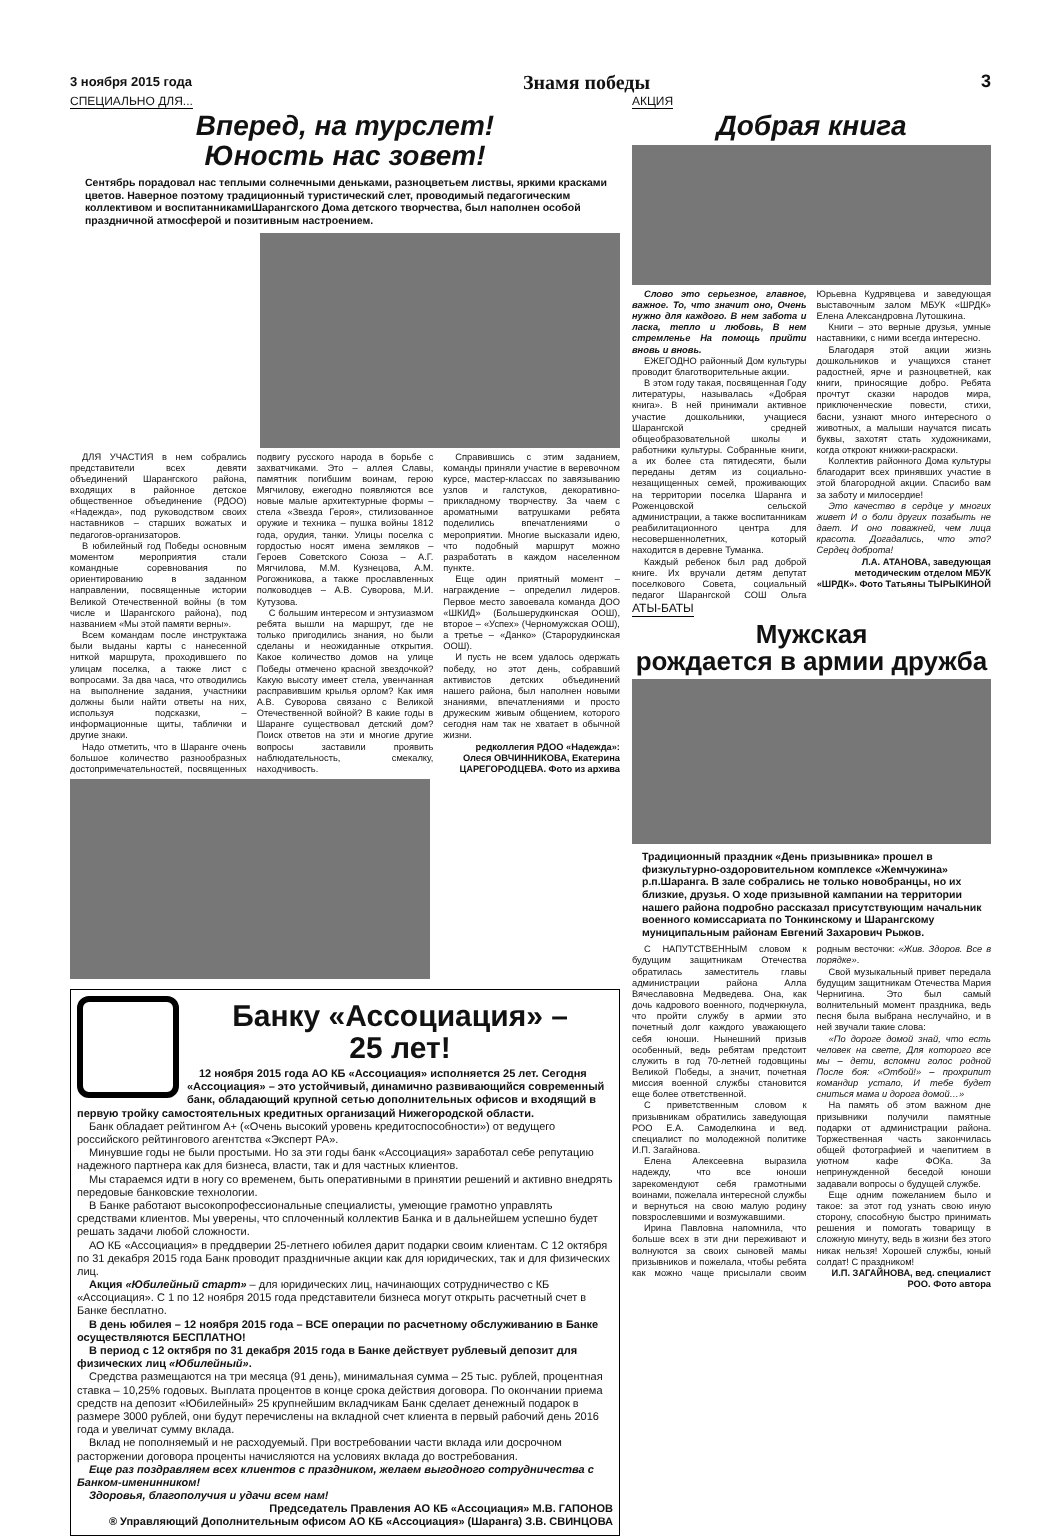3 ноября 2015 года Знамя победы 3
СПЕЦИАЛЬНО ДЛЯ...
Вперед, на турслет!
Юность нас зовет!
Сентябрь порадовал нас теплыми солнечными деньками, разноцветьем листвы, яркими красками цветов. Наверное поэтому традиционный туристический слет, проводимый педагогическим коллективом и воспитанникамиШарангского Дома детского творчества, был наполнен особой праздничной атмосферой и позитивным настроением.
ДЛЯ УЧАСТИЯ в нем собрались представители всех девяти объединений Шарангского района, входящих в районное детское общественное объединение (РДОО) «Надежда», под руководством своих наставников – старших вожатых и педагогов-организаторов.
В юбилейный год Победы основным моментом мероприятия стали командные соревнования по ориентированию в заданном направлении, посвященные истории Великой Отечественной войны (в том числе и Шарангского района), под названием «Мы этой памяти верны».
Всем командам после инструктажа были выданы карты с нанесенной ниткой маршрута, проходившего по улицам поселка, а также лист с вопросами. За два часа, что отводились на выполнение задания, участники должны были найти ответы на них, используя подсказки, – информационные щиты, таблички и другие знаки.
Надо отметить, что в Шаранге очень большое количество разнообразных достопримечательностей, посвященных подвигу русского народа в борьбе с захватчиками. Это – аллея Славы, памятник погибшим воинам, герою Мягчилову, ежегодно появляются все новые малые архитектурные формы – стела «Звезда Героя», стилизованное оружие и техника – пушка войны 1812 года, орудия, танки. Улицы поселка с гордостью носят имена земляков – Героев Советского Союза – А.Г. Мягчилова, М.М. Кузнецова, А.М. Рогожникова, а также прославленных полководцев – А.В. Суворова, М.И. Кутузова.
С большим интересом и энтузиазмом ребята вышли на маршрут, где не только пригодились знания, но были сделаны и неожиданные открытия. Какое количество домов на улице Победы отмечено красной звездочкой? Какую высоту имеет стела, увенчанная расправившим крылья орлом? Как имя А.В. Суворова связано с Великой Отечественной войной? В какие годы в Шаранге существовал детский дом? Поиск ответов на эти и многие другие вопросы заставили проявить наблюдательность, смекалку, находчивость.
Справившись с этим заданием, команды приняли участие в веревочном курсе, мастер-классах по завязыванию узлов и галстуков, декоративно-прикладному творчеству. За чаем с ароматными ватрушками ребята поделились впечатлениями о мероприятии. Многие высказали идею, что подобный маршрут можно разработать в каждом населенном пункте.
Еще один приятный момент – награждение – определил лидеров. Первое место завоевала команда ДОО «ШКИД» (Большерудкинская ООШ), второе – «Успех» (Черномужская ООШ), а третье – «Данко» (Старорудкинская ООШ).
И пусть не всем удалось одержать победу, но этот день, собравший активистов детских объединений нашего района, был наполнен новыми знаниями, впечатлениями и просто дружеским живым общением, которого сегодня нам так не хватает в обычной жизни.
редколлегия РДОО «Надежда»: Олеся ОВЧИННИКОВА, Екатерина ЦАРЕГОРОДЦЕВА. Фото из архива
Банку «Ассоциация» –
25 лет!
12 ноября 2015 года АО КБ «Ассоциация» исполняется 25 лет. Сегодня «Ассоциация» – это устойчивый, динамично развивающийся современный банк, обладающий крупной сетью дополнительных офисов и входящий в первую тройку самостоятельных кредитных организаций Нижегородской области.
Банк обладает рейтингом А+ («Очень высокий уровень кредитоспособности») от ведущего российского рейтингового агентства «Эксперт РА».
Минувшие годы не были простыми. Но за эти годы банк «Ассоциация» заработал себе репутацию надежного партнера как для бизнеса, власти, так и для частных клиентов.
Мы стараемся идти в ногу со временем, быть оперативными в принятии решений и активно внедрять передовые банковские технологии.
В Банке работают высокопрофессиональные специалисты, умеющие грамотно управлять средствами клиентов. Мы уверены, что сплоченный коллектив Банка и в дальнейшем успешно будет решать задачи любой сложности.
АО КБ «Ассоциация» в преддверии 25-летнего юбилея дарит подарки своим клиентам. С 12 октября по 31 декабря 2015 года Банк проводит праздничные акции как для юридических, так и для физических лиц.
Акция «Юбилейный старт» – для юридических лиц, начинающих сотрудничество с КБ «Ассоциация». С 1 по 12 ноября 2015 года представители бизнеса могут открыть расчетный счет в Банке бесплатно.
В день юбилея – 12 ноября 2015 года – ВСЕ операции по расчетному обслуживанию в Банке осуществляются БЕСПЛАТНО!
В период с 12 октября по 31 декабря 2015 года в Банке действует рублевый депозит для физических лиц «Юбилейный».
Средства размещаются на три месяца (91 день), минимальная сумма – 25 тыс. рублей, процентная ставка – 10,25% годовых. Выплата процентов в конце срока действия договора. По окончании приема средств на депозит «Юбилейный» 25 крупнейшим вкладчикам Банк сделает денежный подарок в размере 3000 рублей, они будут перечислены на вкладной счет клиента в первый рабочий день 2016 года и увеличат сумму вклада.
Вклад не пополняемый и не расходуемый. При востребовании части вклада или досрочном расторжении договора проценты начисляются на условиях вклада до востребования.
Еще раз поздравляем всех клиентов с праздником, желаем выгодного сотрудничества с Банком-именинником!
Здоровья, благополучия и удачи всем нам!
Председатель Правления АО КБ «Ассоциация» М.В. ГАПОНОВ
® Управляющий Дополнительным офисом АО КБ «Ассоциация» (Шаранга) З.В. СВИНЦОВА
АКЦИЯ
Добрая книга
Слово это серьезное, главное, важное. То, что значит оно, Очень нужно для каждого. В нем забота и ласка, тепло и любовь, В нем стремленье На помощь прийти вновь и вновь.
ЕЖЕГОДНО районный Дом культуры проводит благотворительные акции.
В этом году такая, посвященная Году литературы, называлась «Добрая книга». В ней принимали активное участие дошкольники, учащиеся Шарангской средней общеобразовательной школы и работники культуры. Собранные книги, а их более ста пятидесяти, были переданы детям из социально-незащищенных семей, проживающих на территории поселка Шаранга и Роженцовской сельской администрации, а также воспитанникам реабилитационного центра для несовершеннолетних, который находится в деревне Туманка.
Каждый ребенок был рад доброй книге. Их вручали детям депутат поселкового Совета, социальный педагог Шарангской СОШ Ольга Юрьевна Кудрявцева и заведующая выставочным залом МБУК «ШРДК» Елена Александровна Лутошкина.
Книги – это верные друзья, умные наставники, с ними всегда интересно.
Благодаря этой акции жизнь дошкольников и учащихся станет радостней, ярче и разноцветней, как книги, приносящие добро. Ребята прочтут сказки народов мира, приключенческие повести, стихи, басни, узнают много интересного о животных, а малыши научатся писать буквы, захотят стать художниками, когда откроют книжки-раскраски.
Коллектив районного Дома культуры благодарит всех принявших участие в этой благородной акции. Спасибо вам за заботу и милосердие!
Это качество в сердце у многих живет И о боли других позабыть не дает. И оно поважней, чем лица красота. Догадались, что это? Сердец доброта!
Л.А. АТАНОВА, заведующая методическим отделом МБУК «ШРДК». Фото Татьяны ТЫРЫКИНОЙ
АТЫ-БАТЫ
Мужская
рождается в армии дружба
Традиционный праздник «День призывника» прошел в физкультурно-оздоровительном комплексе «Жемчужина» р.п.Шаранга. В зале собрались не только новобранцы, но их близкие, друзья. О ходе призывной кампании на территории нашего района подробно рассказал присутствующим начальник военного комиссариата по Тонкинскому и Шарангскому муниципальным районам Евгений Захарович Рыжов.
С НАПУТСТВЕННЫМ словом к будущим защитникам Отечества обратилась заместитель главы администрации района Алла Вячеславовна Медведева. Она, как дочь кадрового военного, подчеркнула, что пройти службу в армии это почетный долг каждого уважающего себя юноши. Нынешний призыв особенный, ведь ребятам предстоит служить в год 70-летней годовщины Великой Победы, а значит, почетная миссия военной службы становится еще более ответственной.
С приветственным словом к призывникам обратились заведующая РОО Е.А. Самоделкина и вед. специалист по молодежной политике И.П. Загайнова.
Елена Алексеевна выразила надежду, что все юноши зарекомендуют себя грамотными воинами, пожелала интересной службы и вернуться на свою малую родину повзрослевшими и возмужавшими.
Ирина Павловна напомнила, что больше всех в эти дни переживают и волнуются за своих сыновей мамы призывников и пожелала, чтобы ребята как можно чаще присылали своим родным весточки: «Жив. Здоров. Все в порядке».
Свой музыкальный привет передала будущим защитникам Отечества Мария Чернигина. Это был самый волнительный момент праздника, ведь песня была выбрана неслучайно, и в ней звучали такие слова:
«По дороге домой знай, что есть человек на свете, Для которого все мы – дети, вспомни голос родной После боя: «Отбой!» – прохрипит командир устало, И тебе будет сниться мама и дорога домой…»
На память об этом важном дне призывники получили памятные подарки от администрации района. Торжественная часть закончилась общей фотографией и чаепитием в уютном кафе ФОКа. За непринужденной беседой юноши задавали вопросы о будущей службе.
Еще одним пожеланием было и такое: за этот год узнать свою иную сторону, способную быстро принимать решения и помогать товарищу в сложную минуту, ведь в жизни без этого никак нельзя! Хорошей службы, юный солдат! С праздником!
И.П. ЗАГАЙНОВА, вед. специалист РОО. Фото автора